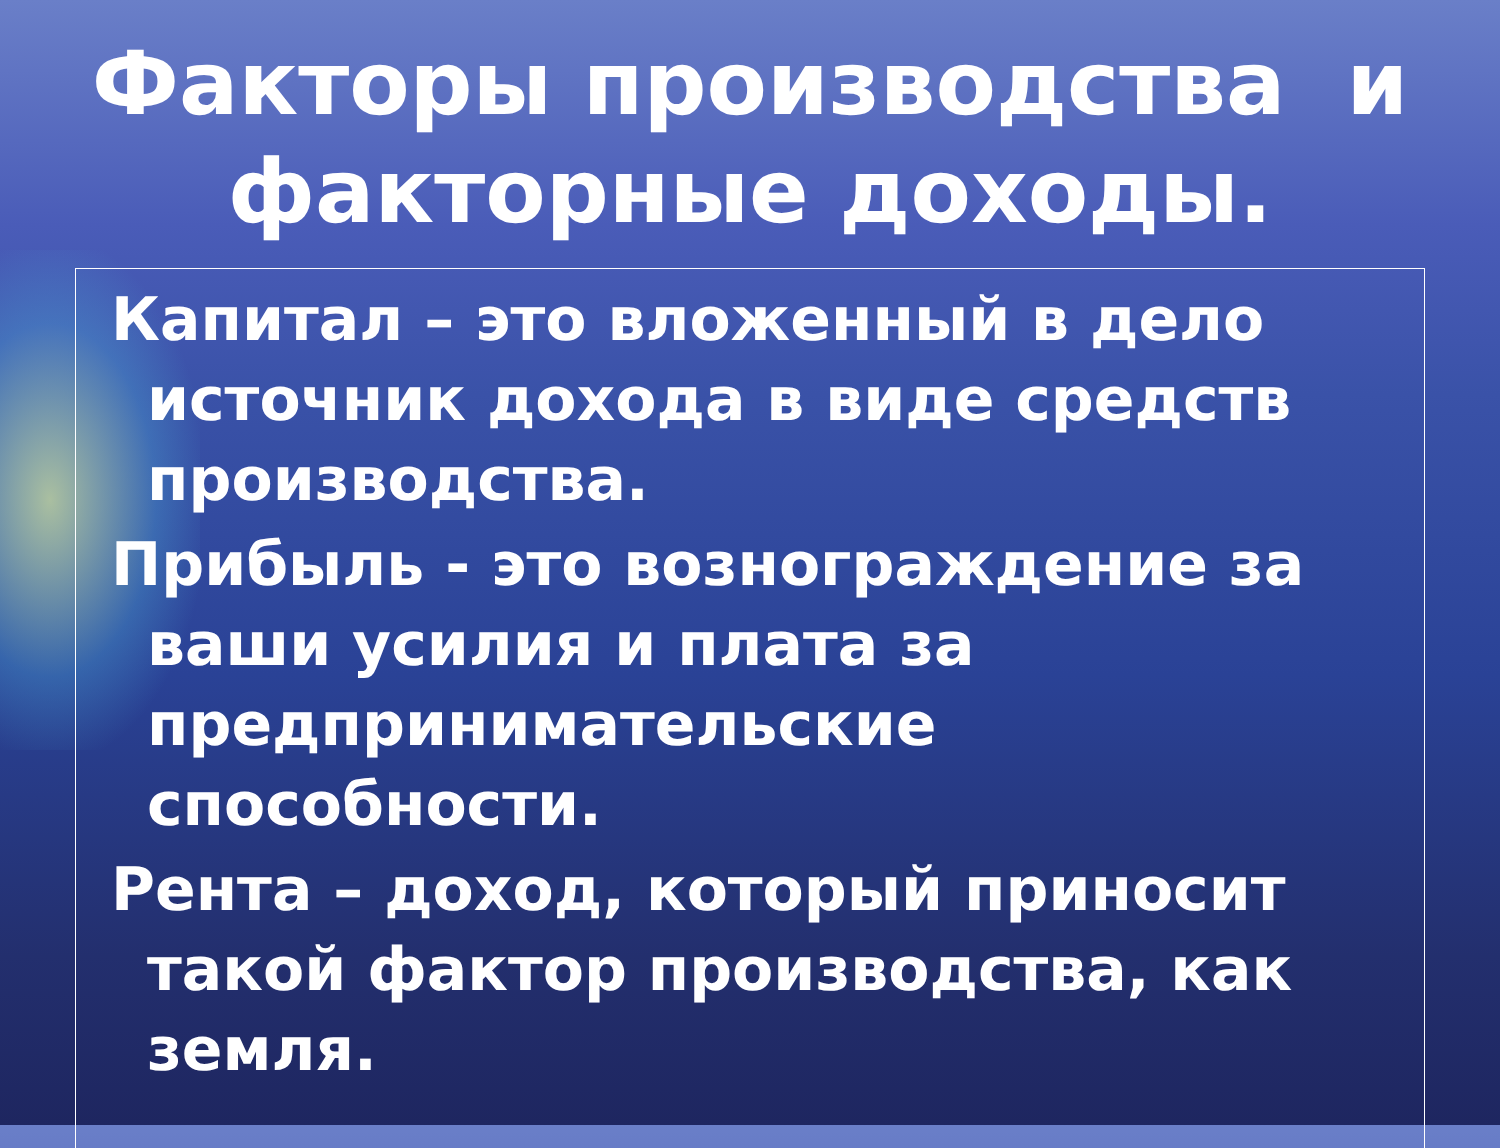Факторы производства и
факторные доходы.
Капитал – это вложенный в дело источник дохода в виде средств производства.
Прибыль - это вознограждение за ваши усилия и плата за предпринимательские способности.
Рента – доход, который приносит такой фактор производства, как земля.